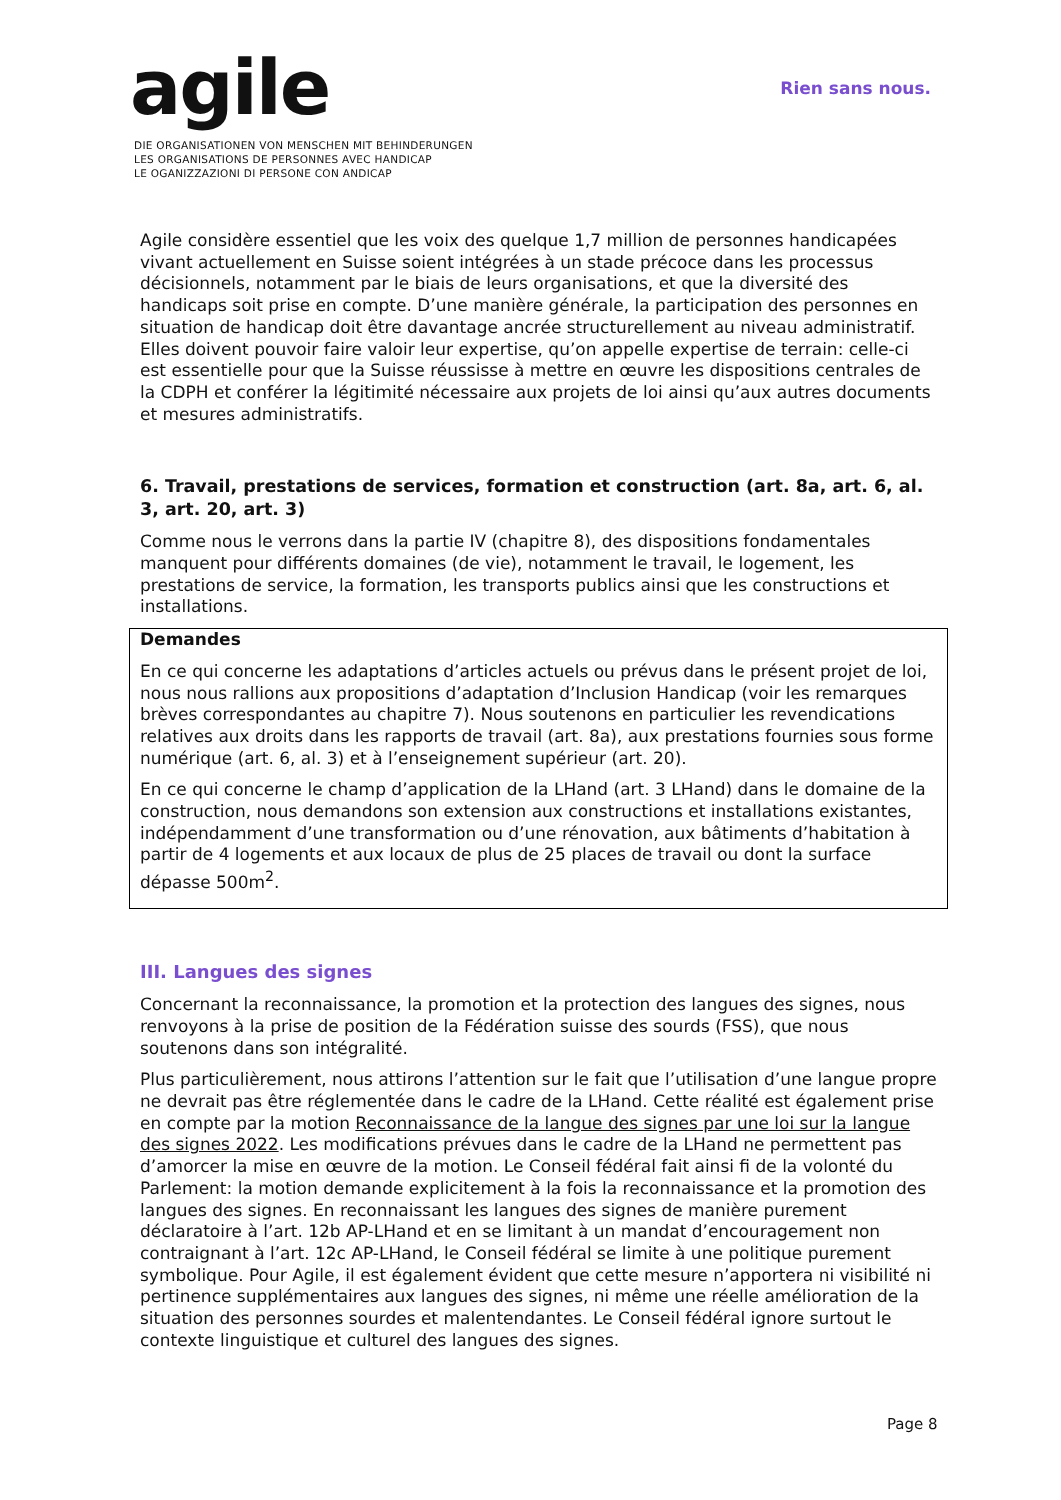agile
DIE ORGANISATIONEN VON MENSCHEN MIT BEHINDERUNGEN
LES ORGANISATIONS DE PERSONNES AVEC HANDICAP
LE OGANIZZAZIONI DI PERSONE CON ANDICAP
Rien sans nous.
Agile considère essentiel que les voix des quelque 1,7 million de personnes handicapées vivant actuellement en Suisse soient intégrées à un stade précoce dans les processus décisionnels, notamment par le biais de leurs organisations, et que la diversité des handicaps soit prise en compte. D’une manière générale, la participation des personnes en situation de handicap doit être davantage ancrée structurellement au niveau administratif. Elles doivent pouvoir faire valoir leur expertise, qu’on appelle expertise de terrain: celle-ci est essentielle pour que la Suisse réussisse à mettre en œuvre les dispositions centrales de la CDPH et conférer la légitimité nécessaire aux projets de loi ainsi qu’aux autres documents et mesures administratifs.
6. Travail, prestations de services, formation et construction (art. 8a, art. 6, al. 3, art. 20, art. 3)
Comme nous le verrons dans la partie IV (chapitre 8), des dispositions fondamentales manquent pour différents domaines (de vie), notamment le travail, le logement, les prestations de service, la formation, les transports publics ainsi que les constructions et installations.
Demandes
En ce qui concerne les adaptations d’articles actuels ou prévus dans le présent projet de loi, nous nous rallions aux propositions d’adaptation d’Inclusion Handicap (voir les remarques brèves correspondantes au chapitre 7). Nous soutenons en particulier les revendications relatives aux droits dans les rapports de travail (art. 8a), aux prestations fournies sous forme numérique (art. 6, al. 3) et à l’enseignement supérieur (art. 20).
En ce qui concerne le champ d’application de la LHand (art. 3 LHand) dans le domaine de la construction, nous demandons son extension aux constructions et installations existantes, indépendamment d’une transformation ou d’une rénovation, aux bâtiments d’habitation à partir de 4 logements et aux locaux de plus de 25 places de travail ou dont la surface dépasse 500m<sup>2</sup>.
III. Langues des signes
Concernant la reconnaissance, la promotion et la protection des langues des signes, nous renvoyons à la prise de position de la Fédération suisse des sourds (FSS), que nous soutenons dans son intégralité.
Plus particulièrement, nous attirons l’attention sur le fait que l’utilisation d’une langue propre ne devrait pas être réglementée dans le cadre de la LHand. Cette réalité est également prise en compte par la motion Reconnaissance de la langue des signes par une loi sur la langue des signes 2022. Les modifications prévues dans le cadre de la LHand ne permettent pas d’amorcer la mise en œuvre de la motion. Le Conseil fédéral fait ainsi fi de la volonté du Parlement: la motion demande explicitement à la fois la reconnaissance et la promotion des langues des signes. En reconnaissant les langues des signes de manière purement déclaratoire à l’art. 12b AP-LHand et en se limitant à un mandat d’encouragement non contraignant à l’art. 12c AP-LHand, le Conseil fédéral se limite à une politique purement symbolique. Pour Agile, il est également évident que cette mesure n’apportera ni visibilité ni pertinence supplémentaires aux langues des signes, ni même une réelle amélioration de la situation des personnes sourdes et malentendantes. Le Conseil fédéral ignore surtout le contexte linguistique et culturel des langues des signes.
Page 8